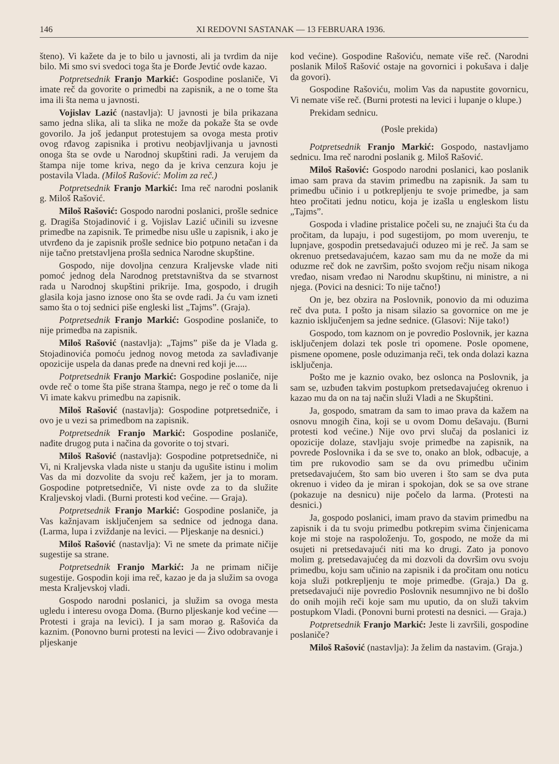146 XI REDOVNI SASTANAK — 13 FEBRUARA 1936.
šteno). Vi kažete da je to bilo u javnosti, ali ja tvrdim da nije bilo. Mi smo svi svedoci toga šta je Đorđe Jevtić ovde kazao.
Potpretsednik Franjo Markić: Gospodine poslaniče, Vi imate reč da govorite o primedbi na zapisnik, a ne o tome šta ima ili šta nema u javnosti.
Vojislav Lazić (nastavlja): U javnosti je bila prikazana samo jedna slika, ali ta slika ne može da pokaže šta se ovde govorilo. Ja još jedanput protestujem sa ovoga mesta protiv ovog rđavog zapisnika i protivu neobjavljivanja u javnosti onoga šta se ovde u Narodnoj skupštini radi. Ja verujem da štampa nije tome kriva, nego da je kriva cenzura koju je postavila Vlada. (Miloš Rašović: Molim za reč.)
Potpretsednik Franjo Markić: Ima reč narodni poslanik g. Miloš Rašović.
Miloš Rašović: Gospodo narodni poslanici, prošle sednice g. Dragiša Stojadinović i g. Vojislav Lazić učinili su izvesne primedbe na zapisnik. Te primedbe nisu ušle u zapisnik, i ako je utvrđeno da je zapisnik prošle sednice bio potpuno netačan i da nije tačno pretstavljena prošla sednica Narodne skupštine.
Gospodo, nije dovoljna cenzura Kraljevske vlade niti pomoć jednog dela Narodnog pretstavništva da se stvarnost rada u Narodnoj skupštini prikrije. Ima, gospodo, i drugih glasila koja jasno iznose ono šta se ovde radi. Ja ću vam izneti samo šta o toj sednici piše engleski list „Tajms”. (Graja).
Potpretsednik Franjo Markić: Gospodine poslaniče, to nije primedba na zapisnik.
Miloš Rašović (nastavlja): „Tajms” piše da je Vlada g. Stojadinovića pomoću jednog novog metoda za savlađivanje opozicije uspela da danas pređe na dnevni red koji je.....
Potpretsednik Franjo Markić: Gospodine poslaniče, nije ovde reč o tome šta piše strana štampa, nego je reč o tome da li Vi imate kakvu primedbu na zapisnik.
Miloš Rašović (nastavlja): Gospodine potpretsedniče, i ovo je u vezi sa primedbom na zapisnik.
Potpretsednik Franjo Markić: Gospodine poslaniče, nađite drugog puta i načina da govorite o toj stvari.
Miloš Rašović (nastavlja): Gospodine potpretsedniče, ni Vi, ni Kraljevska vlada niste u stanju da ugušite istinu i molim Vas da mi dozvolite da svoju reč kažem, jer ja to moram. Gospodine potpretsedniče, Vi niste ovde za to da služite Kraljevskoj vladi. (Burni protesti kod većine. — Graja).
Potpretsednik Franjo Markić: Gospodine poslaniče, ja Vas kažnjavam isključenjem sa sednice od jednoga dana. (Larma, lupa i zviždanje na levici. — Pljeskanje na desnici.)
Miloš Rašović (nastavlja): Vi ne smete da primate ničije sugestije sa strane.
Potpretsednik Franjo Markić: Ja ne primam ničije sugestije. Gospodin koji ima reč, kazao je da ja služim sa ovoga mesta Kraljevskoj vladi.
Gospodo narodni poslanici, ja služim sa ovoga mesta ugledu i interesu ovoga Doma. (Burno pljeskanje kod većine — Protesti i graja na levici). I ja sam morao g. Rašovića da kaznim. (Ponovno burni protesti na levici — Živo odobravanje i pljeskanje
kod većine). Gospodine Rašoviću, nemate više reč. (Narodni poslanik Miloš Rašović ostaje na govornici i pokušava i dalje da govori).
Gospodine Rašoviću, molim Vas da napustite govornicu, Vi nemate više reč. (Burni protesti na levici i lupanje o klupe.)
Prekidam sednicu.
(Posle prekida)
Potpretsednik Franjo Markić: Gospodo, nastavljamo sednicu. Ima reč narodni poslanik g. Miloš Rašović.
Miloš Rašović: Gospodo narodni poslanici, kao poslanik imao sam prava da stavim primedbu na zapisnik. Ja sam tu primedbu učinio i u potkrepljenju te svoje primedbe, ja sam hteo pročitati jednu noticu, koja je izašla u engleskom listu „Tajms”.
Gospoda i vladine pristalice počeli su, ne znajući šta ću da pročitam, da lupaju, i pod sugestijom, po mom uverenju, te lupnjave, gospodin pretsedavajući oduzeo mi je reč. Ja sam se okrenuo pretsedavajućem, kazao sam mu da ne može da mi oduzme reč dok ne završim, pošto svojom rečju nisam nikoga vređao, nisam vređao ni Narodnu skupštinu, ni ministre, a ni njega. (Povici na desnici: To nije tačno!)
On je, bez obzira na Poslovnik, ponovio da mi oduzima reč dva puta. I pošto ja nisam silazio sa govornice on me je kaznio isključenjem sa jedne sednice. (Glasovi: Nije tako!)
Gospodo, tom kaznom on je povredio Poslovnik, jer kazna isključenjem dolazi tek posle tri opomene. Posle opomene, pismene opomene, posle oduzimanja reči, tek onda dolazi kazna isključenja.
Pošto me je kaznio ovako, bez oslonca na Poslovnik, ja sam se, uzbuđen takvim postupkom pretsedavajućeg okrenuo i kazao mu da on na taj način služi Vladi a ne Skupštini.
Ja, gospodo, smatram da sam to imao prava da kažem na osnovu mnogih čina, koji se u ovom Domu dešavaju. (Burni protesti kod većine.) Nije ovo prvi slučaj da poslanici iz opozicije dolaze, stavljaju svoje primedbe na zapisnik, na povrede Poslovnika i da se sve to, onako an blok, odbacuje, a tim pre rukovodio sam se da ovu primedbu učinim pretsedavajućem, što sam bio uveren i što sam se dva puta okrenuo i video da je miran i spokojan, dok se sa ove strane (pokazuje na desnicu) nije počelo da larma. (Protesti na desnici.)
Ja, gospodo poslanici, imam pravo da stavim primedbu na zapisnik i da tu svoju primedbu potkrepim svima činjenicama koje mi stoje na raspoloženju. To, gospodo, ne može da mi osujeti ni pretsedavajući niti ma ko drugi. Zato ja ponovo molim g. pretsedavajućeg da mi dozvoli da dovršim ovu svoju primedbu, koju sam učinio na zapisnik i da pročitam onu noticu koja služi potkrepljenju te moje primedbe. (Graja.) Da g. pretsedavajući nije povredio Poslovnik nesumnjivo ne bi došlo do onih mojih reči koje sam mu uputio, da on služi takvim postupkom Vladi. (Ponovni burni protesti na desnici. — Graja.)
Potpretsednik Franjo Markić: Jeste li završili, gospodine poslaniče?
Miloš Rašović (nastavlja): Ja želim da nastavim. (Graja.)